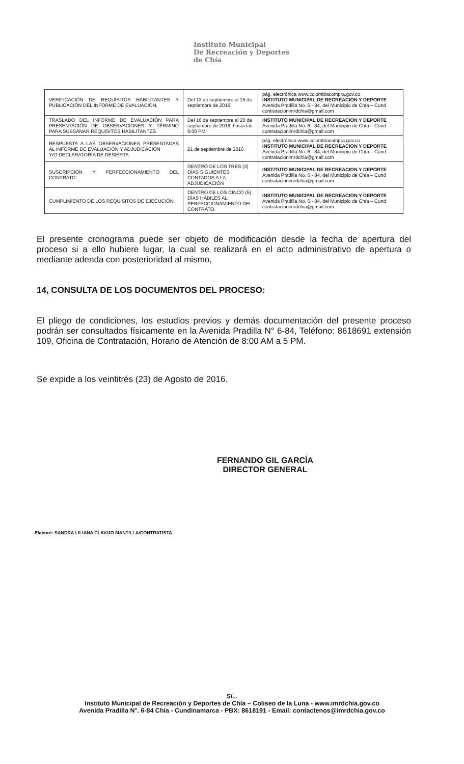Instituto Municipal
De Recreación y Deportes
de Chía
| VERIFICACIÓN DE REQUISITOS HABILITANTES Y PUBLICACIÓN DEL INFORME DE EVALUACIÓN. | Del 13 de septiembre al 15 de septiembre de 2016. | pág. electrónica www.colombiacompra.gov.co INSTITUTO MUNICIPAL DE RECREACION Y DEPORTE Avenida Pradilla No. 6 - 84, del Municipio de Chía – Cund contratacionimrdchia@gmail.com |
| TRASLADO DEL INFORME DE EVALUACIÓN PARA PRESENTACIÓN DE OBSERVACIONES Y TÉRMINO PARA SUBSANAR REQUISITOS HABILITANTES | Del 16 de septiembre al 20 de septiembre de 2016, hasta las 6:00 PM | INSTITUTO MUNICIPAL DE RECREACION Y DEPORTE Avenida Pradilla No. 6 - 84, del Municipio de Chía – Cund contratacionimrdchia@gmail.com |
| RESPUESTA A LAS OBSERVACIONES PRESENTADAS AL INFORME DE EVALUACIÓN Y ADJUDICACIÓN Y/O DECLARATORIA DE DESIERTA | 21 de septiembre de 2016 | pág. electrónica www.colombiacompra.gov.co INSTITUTO MUNICIPAL DE RECREACION Y DEPORTE Avenida Pradilla No. 6 - 84, del Municipio de Chía – Cund contratacionimrdchia@gmail.com |
| SUSCRIPCIÓN Y PERFECCIONAMIENTO DEL CONTRATO | DENTRO DE LOS TRES (3) DÍAS SIGUIENTES CONTADOS A LA ADJUDICACIÓN | INSTITUTO MUNICIPAL DE RECREACION Y DEPORTE Avenida Pradilla No. 6 - 84, del Municipio de Chía – Cund contratacionimrdchia@gmail.com |
| CUMPLIMIENTO DE LOS REQUISITOS DE EJECUCIÓN. | DENTRO DE LOS CINCO (5) DÍAS HÁBILES AL PERFECCIONAMIENTO DEL CONTRATO. | INSTITUTO MUNICIPAL DE RECREACION Y DEPORTE Avenida Pradilla No. 6 - 84, del Municipio de Chía – Cund contratacionimrdchia@gmail.com |
El presente cronograma puede ser objeto de modificación desde la fecha de apertura del proceso si a ello hubiere lugar, la cual se realizará en el acto administrativo de apertura o mediante adenda con posterioridad al mismo,
14, CONSULTA DE LOS DOCUMENTOS DEL PROCESO:
El pliego de condiciones, los estudios previos y demás documentación del presente proceso podrán ser consultados físicamente en la Avenida Pradilla N° 6-84, Teléfono: 8618691 extensión 109, Oficina de Contratación, Horario de Atención de 8:00 AM a 5 PM.
Se expide a los veintitrés (23) de Agosto de 2016.
FERNANDO GIL GARCÍA
DIRECTOR GENERAL
Elaboró: SANDRA LILIANA CLAVIJO MANTILLA/CONTRATISTA.
Sí...
Instituto Municipal de Recreación y Deportes de Chía – Coliseo de la Luna - www.imrdchia.gov.co
Avenida Pradilla N°. 6-84 Chía - Cundinamarca - PBX: 8618191 - Email: contactenos@imrdchia.gov.co